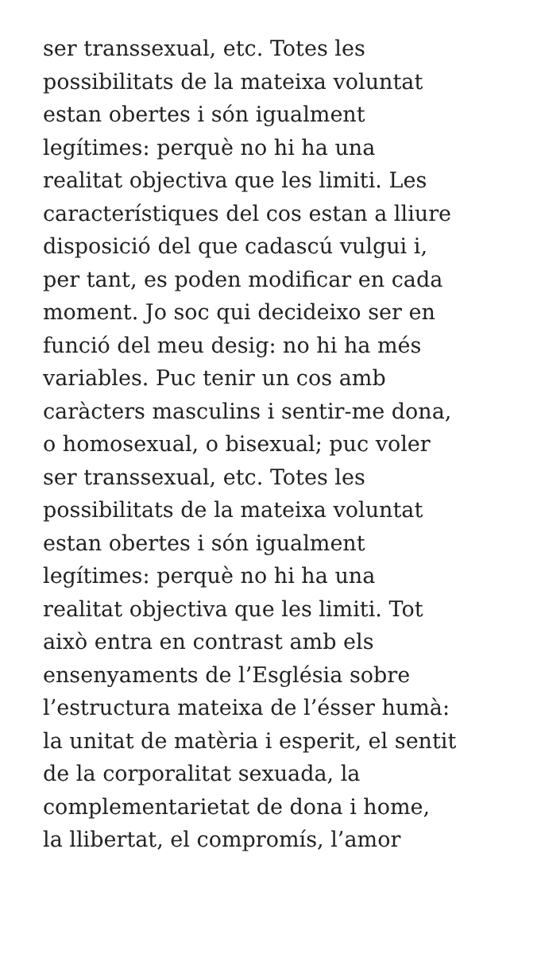ser transsexual, etc. Totes les
possibilitats de la mateixa voluntat
estan obertes i són igualment
legítimes: perquè no hi ha una
realitat objectiva que les limiti. Les
característiques del cos estan a lliure
disposició del que cadascú vulgui i,
per tant, es poden modificar en cada
moment. Jo soc qui decideixo ser en
funció del meu desig: no hi ha més
variables. Puc tenir un cos amb
caràcters masculins i sentir-me dona,
o homosexual, o bisexual; puc voler
ser transsexual, etc. Totes les
possibilitats de la mateixa voluntat
estan obertes i són igualment
legítimes: perquè no hi ha una
realitat objectiva que les limiti. Tot
això entra en contrast amb els
ensenyaments de l’Església sobre
l’estructura mateixa de l’ésser humà:
la unitat de matèria i esperit, el sentit
de la corporalitat sexuada, la
complementarietat de dona i home,
la llibertat, el compromís, l’amor